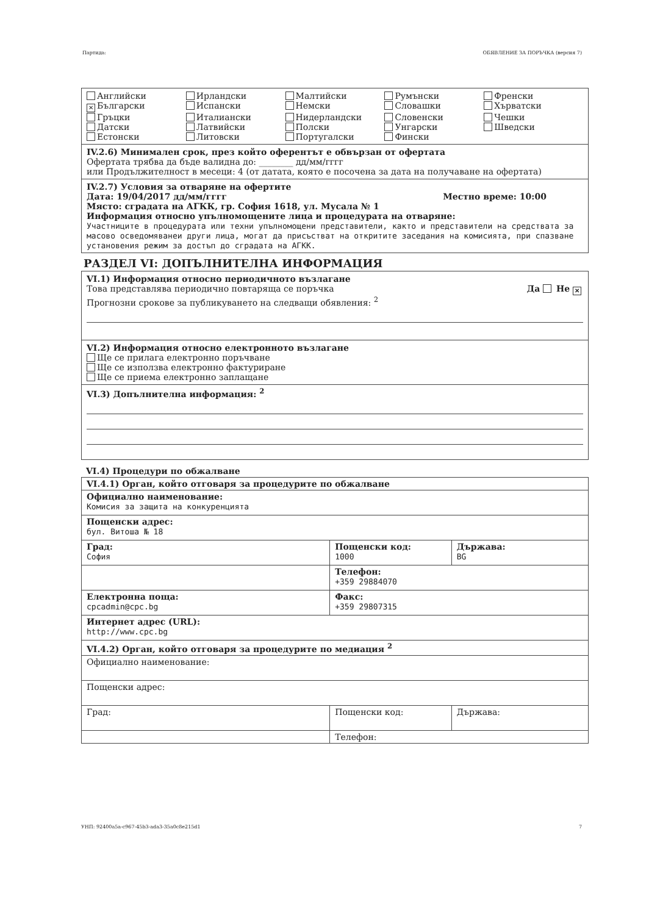Партида: ОБЯВЛЕНИЕ ЗА ПОРЪЧКА (версия 7)
Английски
Ирландски
Малтийски
Румънски
Френски
✕ Български
Испански
Немски
Словашки
Хърватски
Гръцки
Италиански
Нидерландски
Словенски
Чешки
Датски
Латвийски
Полски
Унгарски
Шведски
Естонски
Литовски
Португалски
Фински
IV.2.6) Минимален срок, през който оферентът е обвързан от офертата
Офертата трябва да бъде валидна до: ________ дд/мм/гггг
или Продължителност в месеци: 4 (от датата, която е посочена за дата на получаване на офертата)
IV.2.7) Условия за отваряне на офертите
Дата: 19/04/2017 дд/мм/гггг Местно време: 10:00
Място: сградата на АГКК, гр. София 1618, ул. Мусала № 1
Информация относно упълномощените лица и процедурата на отваряне:
Участниците в процедурата или техни упълномощени представители, както и представители на средствата за масово осведомяванеи други лица, могат да присъстват на откритите заседания на комисията, при спазване установения режим за достъп до сградата на АГКК.
РАЗДЕЛ VI: ДОПЪЛНИТЕЛНА ИНФОРМАЦИЯ
VI.1) Информация относно периодичното възлагане
Това представлява периодично повтаряща се поръчка Да Не ✕
Прогнозни срокове за публикуването на следващи обявления: <sup>2</sup>
VI.2) Информация относно електронното възлагане
Ще се прилага електронно поръчване
Ще се използва електронно фактуриране
Ще се приема електронно заплащане
VI.3) Допълнителна информация: <sup>2</sup>
VI.4) Процедури по обжалване
| VI.4.1) Орган, който отговаря за процедурите по обжалване | | |
| Официално наименование: Комисия за защита на конкуренцията | | |
| Пощенски адрес: бул. Витоша № 18 | | |
| Град: София | Пощенски код: 1000 | Държава: BG |
| | Телефон: +359 29884070 | |
| Електронна поща: cpcadmin@cpc.bg | Факс: +359 29807315 | |
| Интернет адрес (URL): http://www.cpc.bg | | |
| VI.4.2) Орган, който отговаря за процедурите по медиация <sup>2</sup> | | |
| Официално наименование: | | |
| Пощенски адрес: | | |
| Град: | Пощенски код: | Държава: |
| | Телефон: | |
УНП: 92400a5a-c967-45b3-ada3-35a0c8e215d1 7